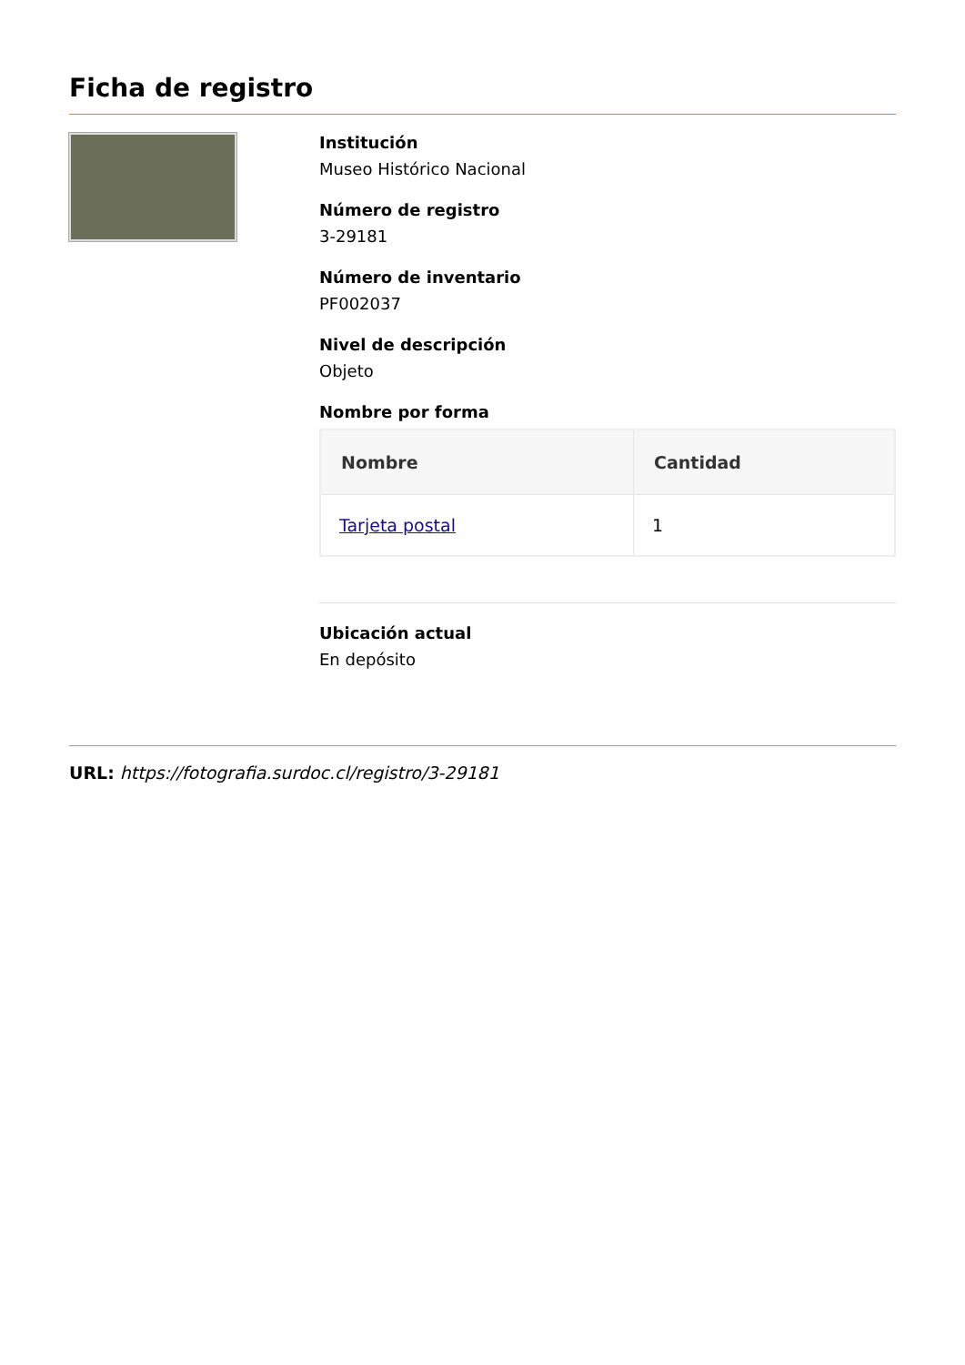Ficha de registro
Institución
Museo Histórico Nacional
Número de registro
3-29181
Número de inventario
PF002037
Nivel de descripción
Objeto
Nombre por forma
| Nombre | Cantidad |
| --- | --- |
| Tarjeta postal | 1 |
Ubicación actual
En depósito
URL: https://fotografia.surdoc.cl/registro/3-29181